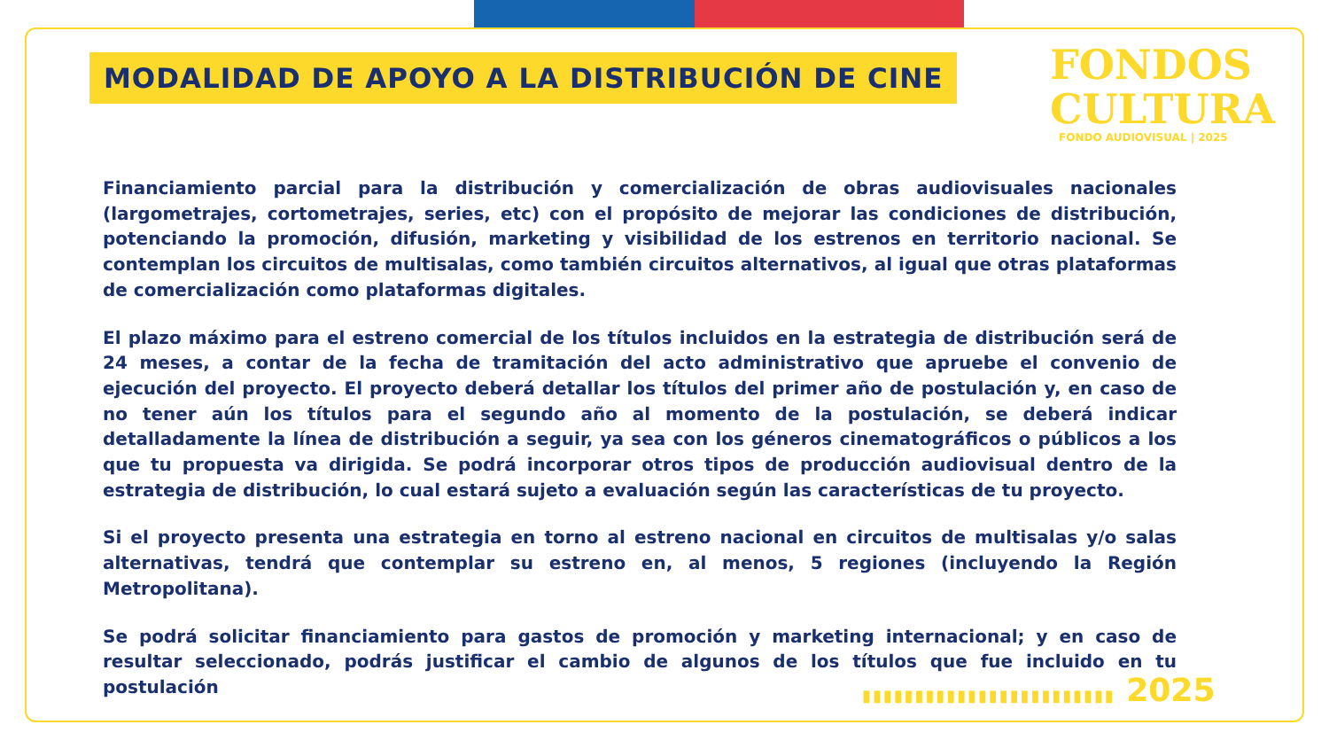MODALIDAD DE APOYO A LA DISTRIBUCIÓN DE CINE
FONDOS
CULTURA
FONDO AUDIOVISUAL | 2025
Financiamiento parcial para la distribución y comercialización de obras audiovisuales nacionales (largometrajes, cortometrajes, series, etc) con el propósito de mejorar las condiciones de distribución, potenciando la promoción, difusión, marketing y visibilidad de los estrenos en territorio nacional. Se contemplan los circuitos de multisalas, como también circuitos alternativos, al igual que otras plataformas de comercialización como plataformas digitales.
El plazo máximo para el estreno comercial de los títulos incluidos en la estrategia de distribución será de 24 meses, a contar de la fecha de tramitación del acto administrativo que apruebe el convenio de ejecución del proyecto. El proyecto deberá detallar los títulos del primer año de postulación y, en caso de no tener aún los títulos para el segundo año al momento de la postulación, se deberá indicar detalladamente la línea de distribución a seguir, ya sea con los géneros cinematográficos o públicos a los que tu propuesta va dirigida. Se podrá incorporar otros tipos de producción audiovisual dentro de la estrategia de distribución, lo cual estará sujeto a evaluación según las características de tu proyecto.
Si el proyecto presenta una estrategia en torno al estreno nacional en circuitos de multisalas y/o salas alternativas, tendrá que contemplar su estreno en, al menos, 5 regiones (incluyendo la Región Metropolitana).
Se podrá solicitar financiamiento para gastos de promoción y marketing internacional; y en caso de resultar seleccionado, podrás justificar el cambio de algunos de los títulos que fue incluido en tu postulación
▮▮▮▮▮▮▮▮▮▮▮▮▮▮▮▮▮▮▮▮▮▮▮▮ 2025